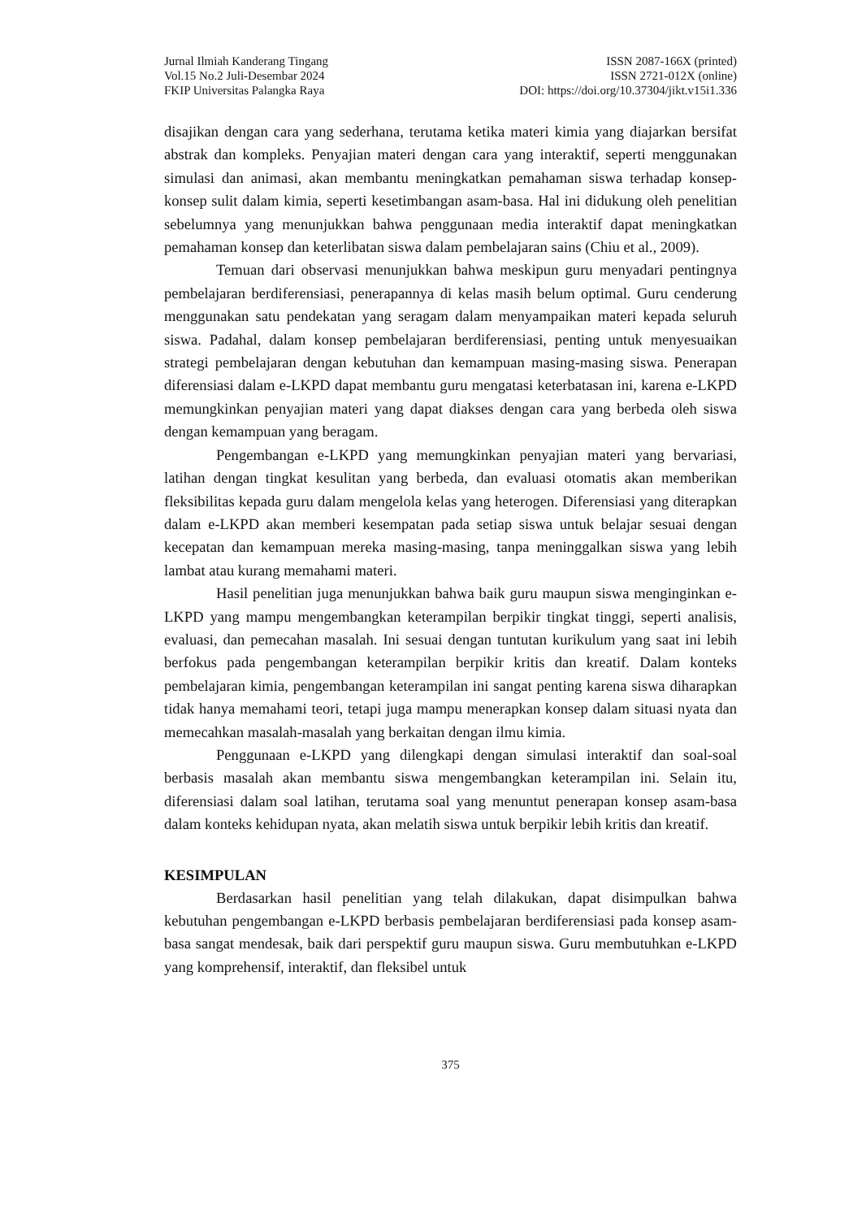Jurnal Ilmiah Kanderang Tingang
Vol.15 No.2 Juli-Desembar 2024
FKIP Universitas Palangka Raya
ISSN 2087-166X (printed)
ISSN 2721-012X (online)
DOI: https://doi.org/10.37304/jikt.v15i1.336
disajikan dengan cara yang sederhana, terutama ketika materi kimia yang diajarkan bersifat abstrak dan kompleks. Penyajian materi dengan cara yang interaktif, seperti menggunakan simulasi dan animasi, akan membantu meningkatkan pemahaman siswa terhadap konsep-konsep sulit dalam kimia, seperti kesetimbangan asam-basa. Hal ini didukung oleh penelitian sebelumnya yang menunjukkan bahwa penggunaan media interaktif dapat meningkatkan pemahaman konsep dan keterlibatan siswa dalam pembelajaran sains (Chiu et al., 2009).
Temuan dari observasi menunjukkan bahwa meskipun guru menyadari pentingnya pembelajaran berdiferensiasi, penerapannya di kelas masih belum optimal. Guru cenderung menggunakan satu pendekatan yang seragam dalam menyampaikan materi kepada seluruh siswa. Padahal, dalam konsep pembelajaran berdiferensiasi, penting untuk menyesuaikan strategi pembelajaran dengan kebutuhan dan kemampuan masing-masing siswa. Penerapan diferensiasi dalam e-LKPD dapat membantu guru mengatasi keterbatasan ini, karena e-LKPD memungkinkan penyajian materi yang dapat diakses dengan cara yang berbeda oleh siswa dengan kemampuan yang beragam.
Pengembangan e-LKPD yang memungkinkan penyajian materi yang bervariasi, latihan dengan tingkat kesulitan yang berbeda, dan evaluasi otomatis akan memberikan fleksibilitas kepada guru dalam mengelola kelas yang heterogen. Diferensiasi yang diterapkan dalam e-LKPD akan memberi kesempatan pada setiap siswa untuk belajar sesuai dengan kecepatan dan kemampuan mereka masing-masing, tanpa meninggalkan siswa yang lebih lambat atau kurang memahami materi.
Hasil penelitian juga menunjukkan bahwa baik guru maupun siswa menginginkan e-LKPD yang mampu mengembangkan keterampilan berpikir tingkat tinggi, seperti analisis, evaluasi, dan pemecahan masalah. Ini sesuai dengan tuntutan kurikulum yang saat ini lebih berfokus pada pengembangan keterampilan berpikir kritis dan kreatif. Dalam konteks pembelajaran kimia, pengembangan keterampilan ini sangat penting karena siswa diharapkan tidak hanya memahami teori, tetapi juga mampu menerapkan konsep dalam situasi nyata dan memecahkan masalah-masalah yang berkaitan dengan ilmu kimia.
Penggunaan e-LKPD yang dilengkapi dengan simulasi interaktif dan soal-soal berbasis masalah akan membantu siswa mengembangkan keterampilan ini. Selain itu, diferensiasi dalam soal latihan, terutama soal yang menuntut penerapan konsep asam-basa dalam konteks kehidupan nyata, akan melatih siswa untuk berpikir lebih kritis dan kreatif.
KESIMPULAN
Berdasarkan hasil penelitian yang telah dilakukan, dapat disimpulkan bahwa kebutuhan pengembangan e-LKPD berbasis pembelajaran berdiferensiasi pada konsep asam-basa sangat mendesak, baik dari perspektif guru maupun siswa. Guru membutuhkan e-LKPD yang komprehensif, interaktif, dan fleksibel untuk
375